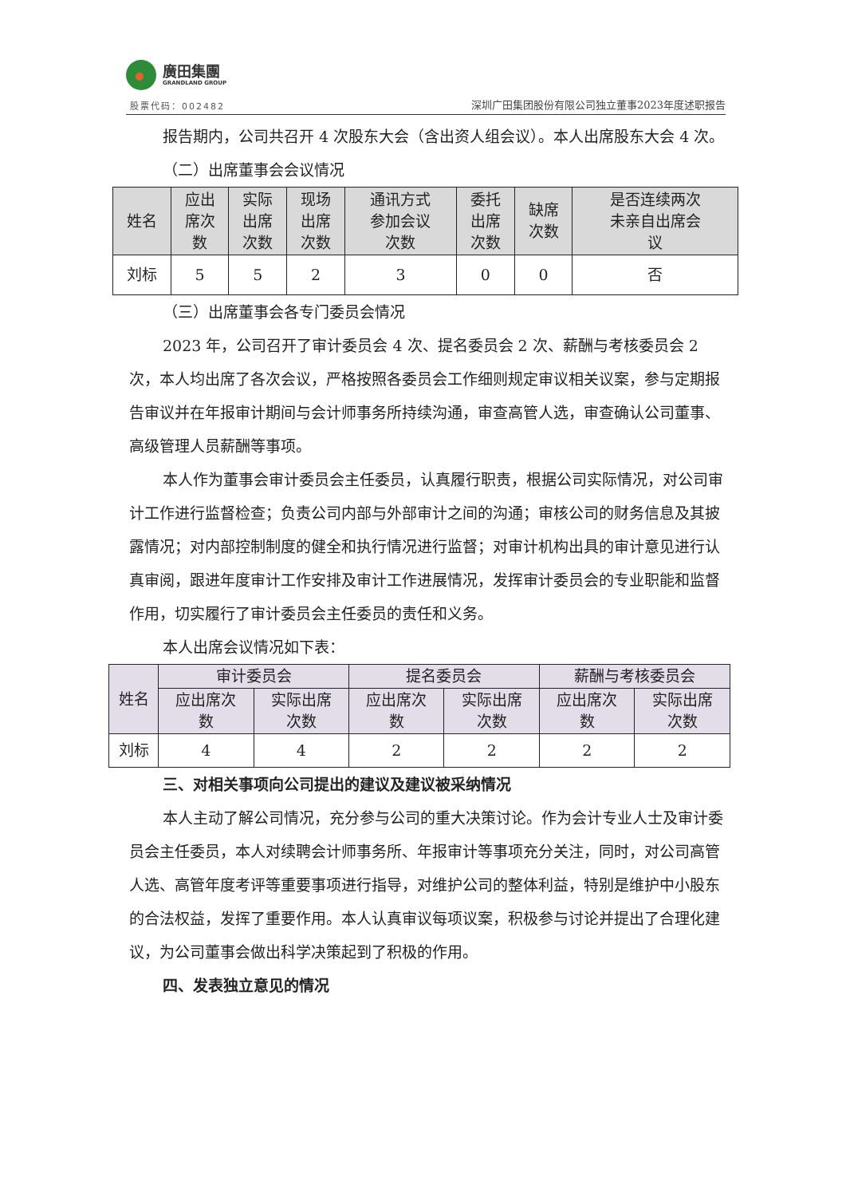廣田集團
GRANDLAND GROUP
股票代码：002482
深圳广田集团股份有限公司独立董事2023年度述职报告
报告期内，公司共召开 4 次股东大会（含出资人组会议）。本人出席股东大会 4 次。
（二）出席董事会会议情况
| 姓名 | 应出 席次 数 | 实际 出席 次数 | 现场 出席 次数 | 通讯方式 参加会议 次数 | 委托 出席 次数 | 缺席 次数 | 是否连续两次 未亲自出席会 议 |
| --- | --- | --- | --- | --- | --- | --- | --- |
| 刘标 | 5 | 5 | 2 | 3 | 0 | 0 | 否 |
（三）出席董事会各专门委员会情况
2023 年，公司召开了审计委员会 4 次、提名委员会 2 次、薪酬与考核委员会 2 次，本人均出席了各次会议，严格按照各委员会工作细则规定审议相关议案，参与定期报告审议并在年报审计期间与会计师事务所持续沟通，审查高管人选，审查确认公司董事、高级管理人员薪酬等事项。
本人作为董事会审计委员会主任委员，认真履行职责，根据公司实际情况，对公司审计工作进行监督检查；负责公司内部与外部审计之间的沟通；审核公司的财务信息及其披露情况；对内部控制制度的健全和执行情况进行监督；对审计机构出具的审计意见进行认真审阅，跟进年度审计工作安排及审计工作进展情况，发挥审计委员会的专业职能和监督作用，切实履行了审计委员会主任委员的责任和义务。
本人出席会议情况如下表：
| 姓名 | 审计委员会 | | 提名委员会 | | 薪酬与考核委员会 | |
| --- | --- | --- | --- | --- | --- | --- |
| | 应出席次 数 | 实际出席 次数 | 应出席次 数 | 实际出席 次数 | 应出席次 数 | 实际出席 次数 |
| 刘标 | 4 | 4 | 2 | 2 | 2 | 2 |
三、对相关事项向公司提出的建议及建议被采纳情况
本人主动了解公司情况，充分参与公司的重大决策讨论。作为会计专业人士及审计委员会主任委员，本人对续聘会计师事务所、年报审计等事项充分关注，同时，对公司高管人选、高管年度考评等重要事项进行指导，对维护公司的整体利益，特别是维护中小股东的合法权益，发挥了重要作用。本人认真审议每项议案，积极参与讨论并提出了合理化建议，为公司董事会做出科学决策起到了积极的作用。
四、发表独立意见的情况